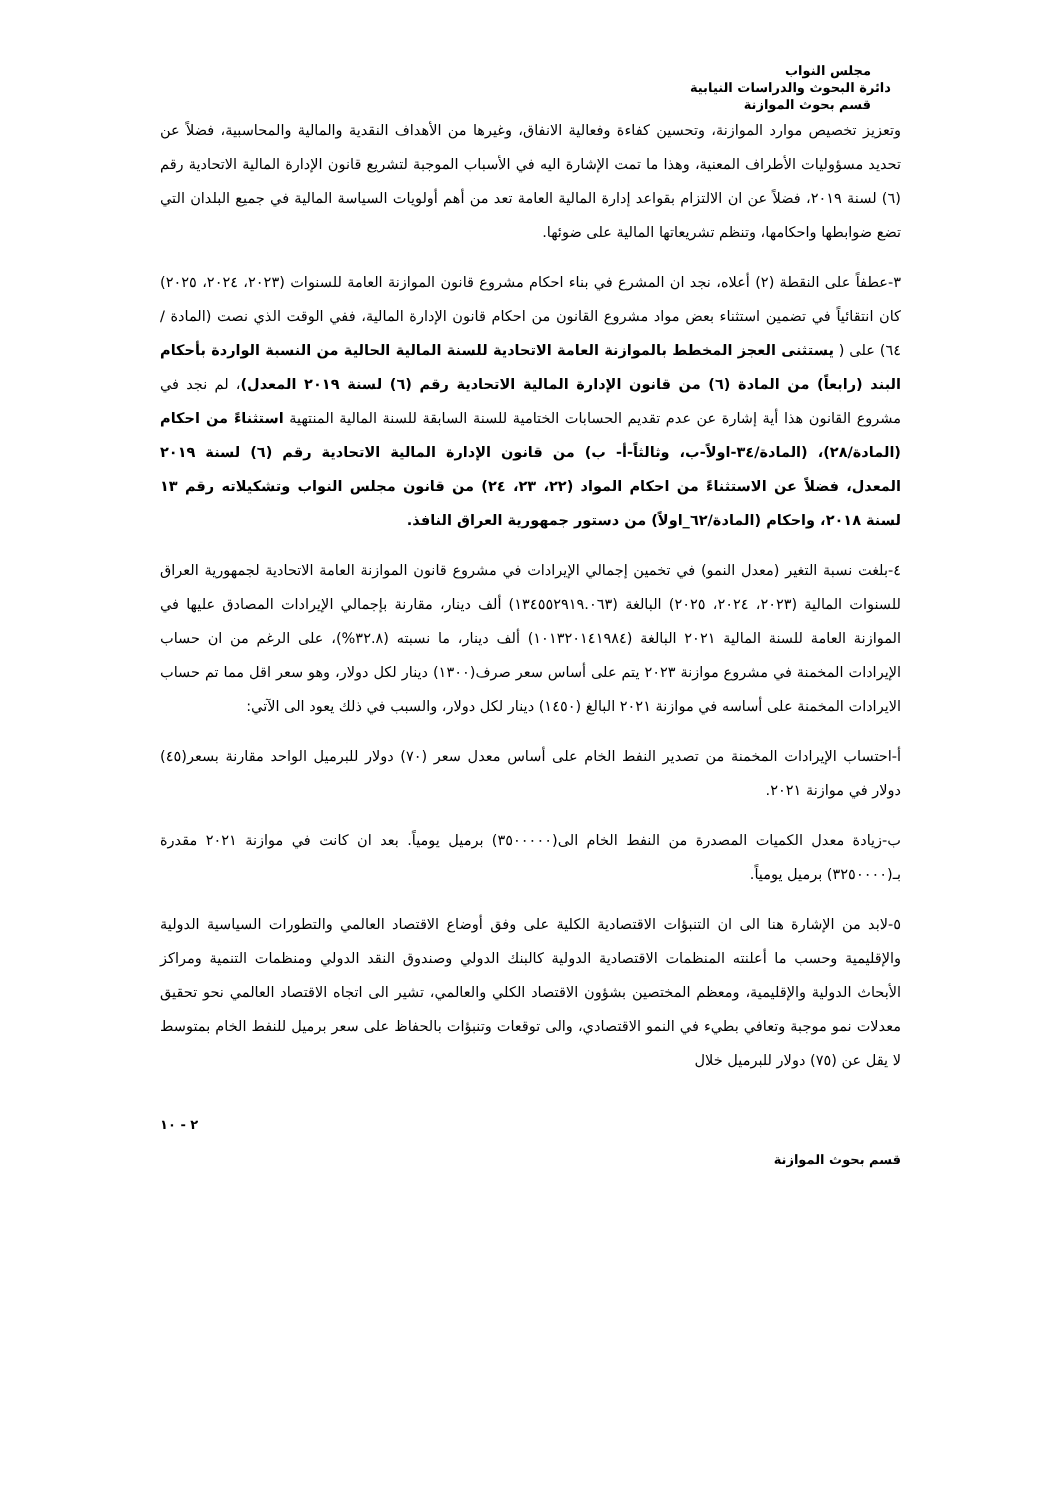مجلس النواب
دائرة البحوث والدراسات النيابية
قسم بحوث الموازنة
وتعزيز تخصيص موارد الموازنة، وتحسين كفاءة وفعالية الانفاق، وغيرها من الأهداف النقدية والمالية والمحاسبية، فضلاً عن تحديد مسؤوليات الأطراف المعنية، وهذا ما تمت الإشارة اليه في الأسباب الموجبة لتشريع قانون الإدارة المالية الاتحادية رقم (٦) لسنة ٢٠١٩، فضلاً عن ان الالتزام بقواعد إدارة المالية العامة تعد من أهم أولويات السياسة المالية في جميع البلدان التي تضع ضوابطها واحكامها، وتنظم تشريعاتها المالية على ضوئها.
٣-عطفاً على النقطة (٢) أعلاه، نجد ان المشرع في بناء احكام مشروع قانون الموازنة العامة للسنوات (٢٠٢٣، ٢٠٢٤، ٢٠٢٥) كان انتقائياً في تضمين استثناء بعض مواد مشروع القانون من احكام قانون الإدارة المالية، ففي الوقت الذي نصت (المادة /٦٤) على ( يستثنى العجز المخطط بالموازنة العامة الاتحادية للسنة المالية الحالية من النسبة الواردة بأحكام البند (رابعاً) من المادة (٦) من قانون الإدارة المالية الاتحادية رقم (٦) لسنة ٢٠١٩ المعدل)، لم نجد في مشروع القانون هذا أية إشارة عن عدم تقديم الحسابات الختامية للسنة السابقة للسنة المالية المنتهية استثناءً من احكام (المادة/٢٨)، (المادة/٣٤-اولاً-ب، وثالثاً-أ- ب) من قانون الإدارة المالية الاتحادية رقم (٦) لسنة ٢٠١٩ المعدل، فضلاً عن الاستثناءً من احكام المواد (٢٢، ٢٣، ٢٤) من قانون مجلس النواب وتشكيلاته رقم ١٣ لسنة ٢٠١٨، واحكام (المادة/٦٢_اولاً) من دستور جمهورية العراق النافذ.
٤-بلغت نسبة التغير (معدل النمو) في تخمين إجمالي الإيرادات في مشروع قانون الموازنة العامة الاتحادية لجمهورية العراق للسنوات المالية (٢٠٢٣، ٢٠٢٤، ٢٠٢٥) البالغة (١٣٤٥٥٢٩١٩.٠٦٣) ألف دينار، مقارنة بإجمالي الإيرادات المصادق عليها في الموازنة العامة للسنة المالية ٢٠٢١ البالغة (١٠١٣٢٠١٤١٩٨٤) ألف دينار، ما نسبته (٣٢.٨%)، على الرغم من ان حساب الإيرادات المخمنة في مشروع موازنة ٢٠٢٣ يتم على أساس سعر صرف(١٣٠٠) دينار لكل دولار، وهو سعر اقل مما تم حساب الايرادات المخمنة على أساسه في موازنة ٢٠٢١ البالغ (١٤٥٠) دينار لكل دولار، والسبب في ذلك يعود الى الآتي:
أ-احتساب الإيرادات المخمنة من تصدير النفط الخام على أساس معدل سعر (٧٠) دولار للبرميل الواحد مقارنة بسعر(٤٥) دولار في موازنة ٢٠٢١.
ب-زيادة معدل الكميات المصدرة من النفط الخام الى(٣٥٠٠٠٠٠) برميل يومياً. بعد ان كانت في موازنة ٢٠٢١ مقدرة بـ(٣٢٥٠٠٠٠) برميل يومياً.
٥-لابد من الإشارة هنا الى ان التنبؤات الاقتصادية الكلية على وفق أوضاع الاقتصاد العالمي والتطورات السياسية الدولية والإقليمية وحسب ما أعلنته المنظمات الاقتصادية الدولية كالبنك الدولي وصندوق النقد الدولي ومنظمات التنمية ومراكز الأبحاث الدولية والإقليمية، ومعظم المختصين بشؤون الاقتصاد الكلي والعالمي، تشير الى اتجاه الاقتصاد العالمي نحو تحقيق معدلات نمو موجبة وتعافي بطيء في النمو الاقتصادي، والى توقعات وتنبؤات بالحفاظ على سعر برميل للنفط الخام بمتوسط لا يقل عن (٧٥) دولار للبرميل خلال
٢ - ١٠
قسم بحوث الموازنة